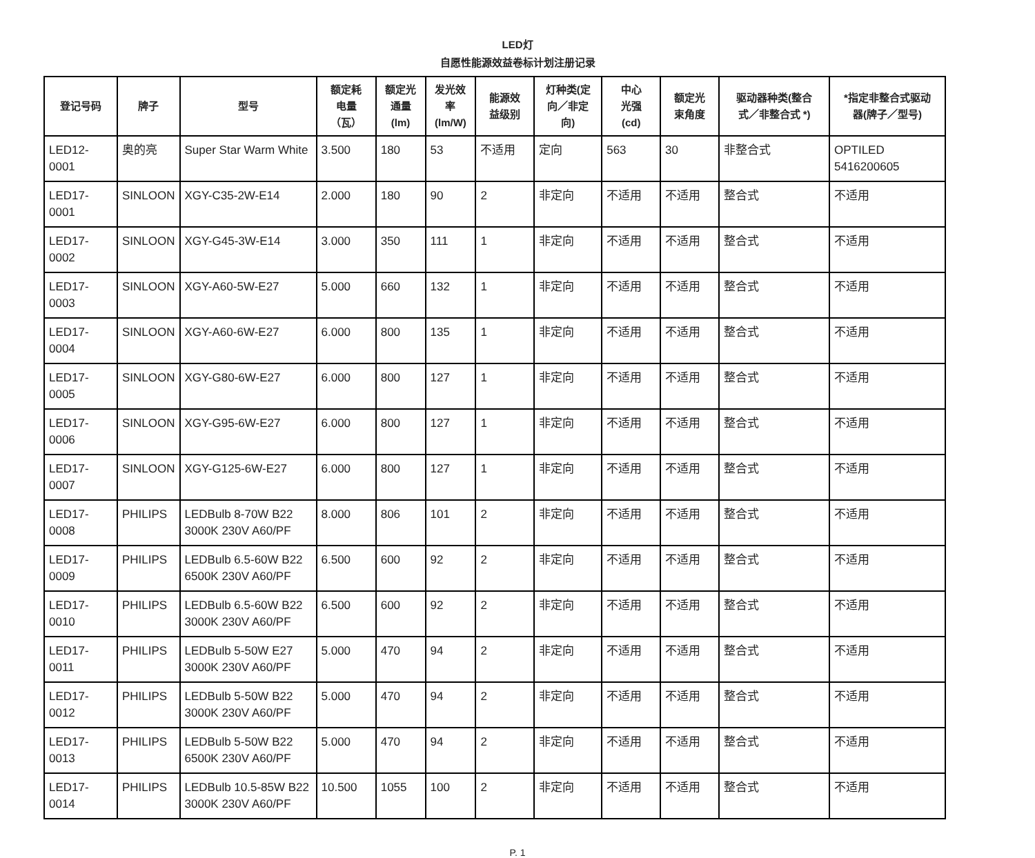LED灯
自愿性能源效益卷标计划注册记录
| 登记号码 | 牌子 | 型号 | 额定耗 电量 （瓦） | 额定光 通量 (lm) | 发光效 率 (lm/W) | 能源效 益级别 | 灯种类(定 向／非定 向) | 中心 光强 (cd) | 额定光 束角度 | 驱动器种类(整合 式／非整合式 *) | *指定非整合式驱动 器(牌子／型号) |
| --- | --- | --- | --- | --- | --- | --- | --- | --- | --- | --- | --- |
| LED12-0001 | 奥的亮 | Super Star Warm White | 3.500 | 180 | 53 | 不适用 | 定向 | 563 | 30 | 非整合式 | OPTILED 5416200605 |
| LED17-0001 | SINLOON | XGY-C35-2W-E14 | 2.000 | 180 | 90 | 2 | 非定向 | 不适用 | 不适用 | 整合式 | 不适用 |
| LED17-0002 | SINLOON | XGY-G45-3W-E14 | 3.000 | 350 | 111 | 1 | 非定向 | 不适用 | 不适用 | 整合式 | 不适用 |
| LED17-0003 | SINLOON | XGY-A60-5W-E27 | 5.000 | 660 | 132 | 1 | 非定向 | 不适用 | 不适用 | 整合式 | 不适用 |
| LED17-0004 | SINLOON | XGY-A60-6W-E27 | 6.000 | 800 | 135 | 1 | 非定向 | 不适用 | 不适用 | 整合式 | 不适用 |
| LED17-0005 | SINLOON | XGY-G80-6W-E27 | 6.000 | 800 | 127 | 1 | 非定向 | 不适用 | 不适用 | 整合式 | 不适用 |
| LED17-0006 | SINLOON | XGY-G95-6W-E27 | 6.000 | 800 | 127 | 1 | 非定向 | 不适用 | 不适用 | 整合式 | 不适用 |
| LED17-0007 | SINLOON | XGY-G125-6W-E27 | 6.000 | 800 | 127 | 1 | 非定向 | 不适用 | 不适用 | 整合式 | 不适用 |
| LED17-0008 | PHILIPS | LEDBulb 8-70W B22 3000K 230V A60/PF | 8.000 | 806 | 101 | 2 | 非定向 | 不适用 | 不适用 | 整合式 | 不适用 |
| LED17-0009 | PHILIPS | LEDBulb 6.5-60W B22 6500K 230V A60/PF | 6.500 | 600 | 92 | 2 | 非定向 | 不适用 | 不适用 | 整合式 | 不适用 |
| LED17-0010 | PHILIPS | LEDBulb 6.5-60W B22 3000K 230V A60/PF | 6.500 | 600 | 92 | 2 | 非定向 | 不适用 | 不适用 | 整合式 | 不适用 |
| LED17-0011 | PHILIPS | LEDBulb 5-50W E27 3000K 230V A60/PF | 5.000 | 470 | 94 | 2 | 非定向 | 不适用 | 不适用 | 整合式 | 不适用 |
| LED17-0012 | PHILIPS | LEDBulb 5-50W B22 3000K 230V A60/PF | 5.000 | 470 | 94 | 2 | 非定向 | 不适用 | 不适用 | 整合式 | 不适用 |
| LED17-0013 | PHILIPS | LEDBulb 5-50W B22 6500K 230V A60/PF | 5.000 | 470 | 94 | 2 | 非定向 | 不适用 | 不适用 | 整合式 | 不适用 |
| LED17-0014 | PHILIPS | LEDBulb 10.5-85W B22 3000K 230V A60/PF | 10.500 | 1055 | 100 | 2 | 非定向 | 不适用 | 不适用 | 整合式 | 不适用 |
P. 1